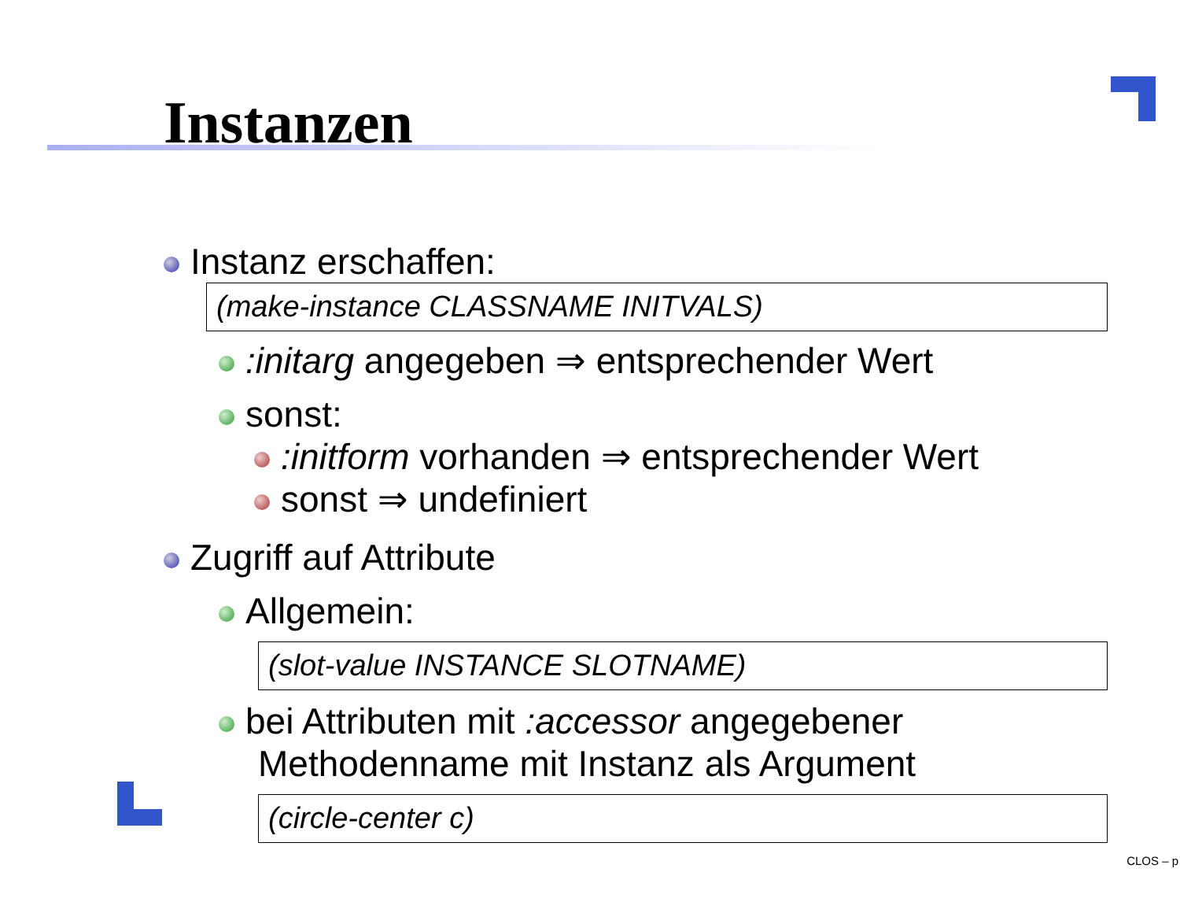Instanzen
Instanz erschaffen:
(make-instance CLASSNAME INITVALS)
:initarg angegeben ⇒ entsprechender Wert
sonst:
:initform vorhanden ⇒ entsprechender Wert
sonst ⇒ undefiniert
Zugriff auf Attribute
Allgemein:
(slot-value INSTANCE SLOTNAME)
bei Attributen mit :accessor angegebener Methodenname mit Instanz als Argument
(circle-center c)
CLOS – p